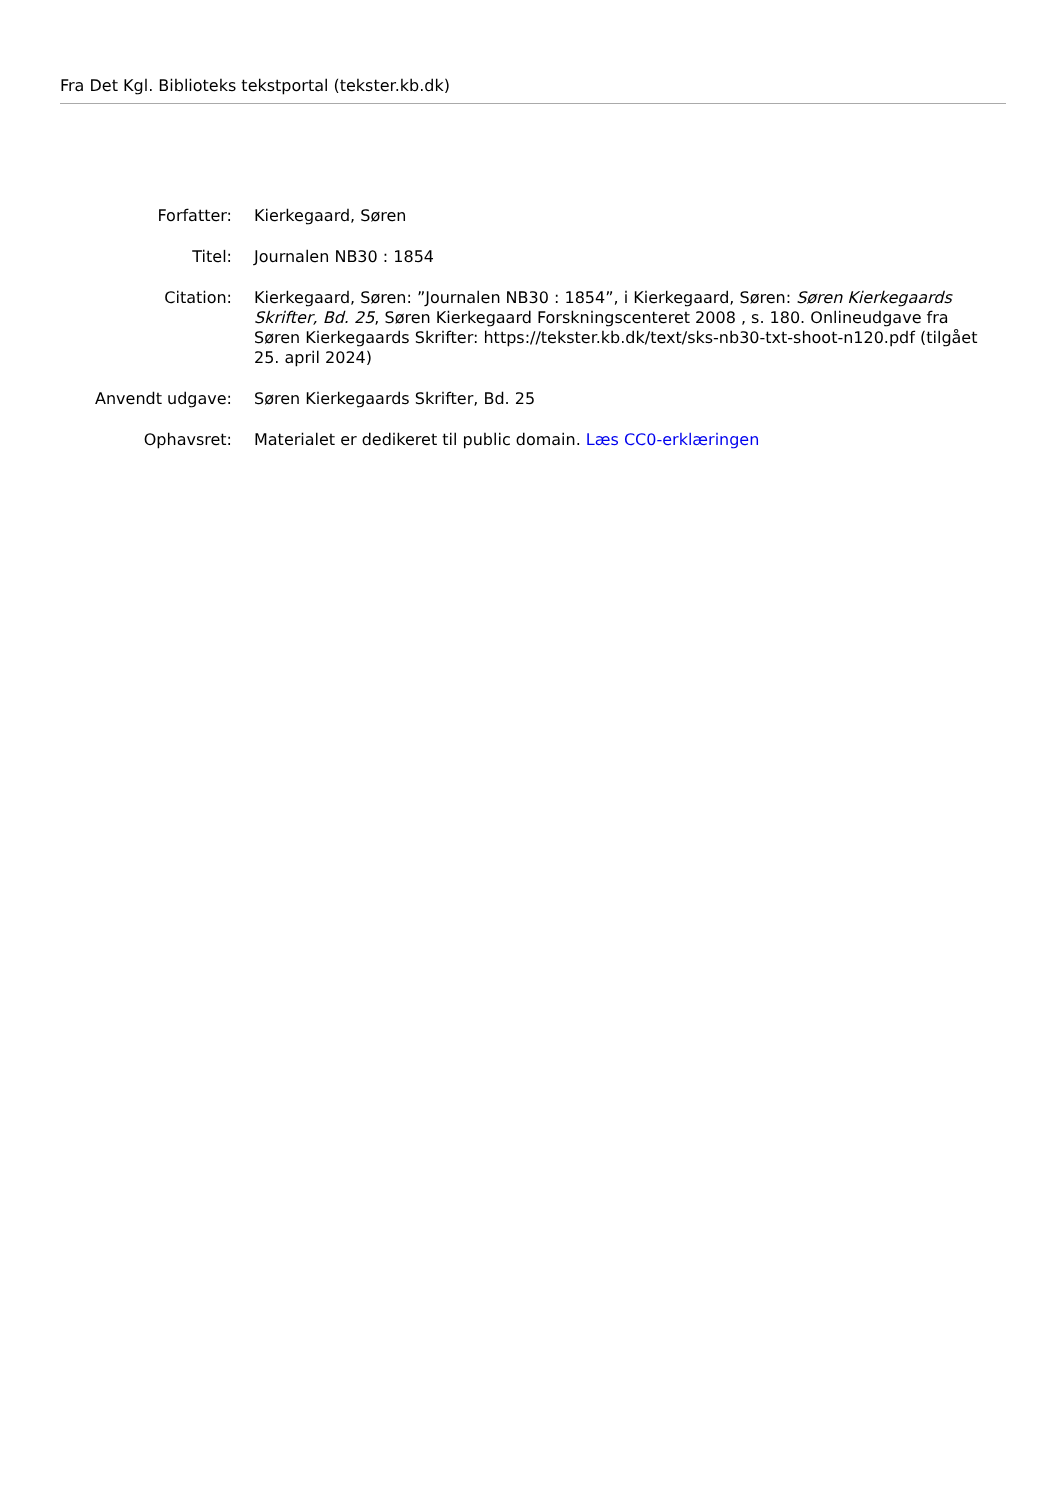Fra Det Kgl. Biblioteks tekstportal (tekster.kb.dk)
| Forfatter: | Kierkegaard, Søren |
| Titel: | Journalen NB30 : 1854 |
| Citation: | Kierkegaard, Søren: ”Journalen NB30 : 1854”, i Kierkegaard, Søren: Søren Kierkegaards Skrifter, Bd. 25 , Søren Kierkegaard Forskningscenteret 2008 , s. 180. Onlineudgave fra Søren Kierkegaards Skrifter: https://tekster.kb.dk/text/sks-nb30-txt-shoot-n120.pdf (tilgået 25. april 2024) |
| Anvendt udgave: | Søren Kierkegaards Skrifter, Bd. 25 |
| Ophavsret: | Materialet er dedikeret til public domain. Læs CC0-erklæringen |